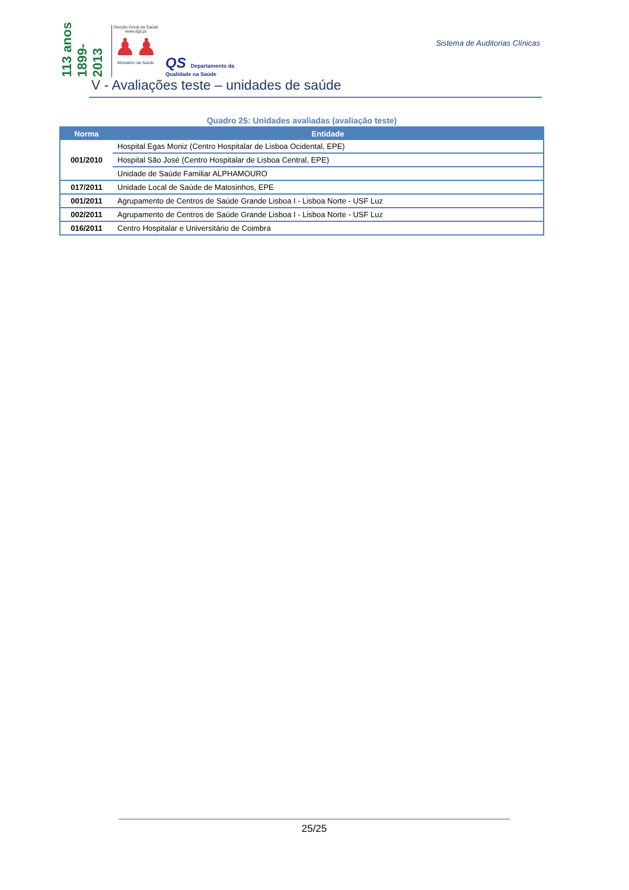113 anos 1899-2013
Direção-Geral da Saúde
www.dgs.pt
♟♟
Ministério da Saúde
QS Departamento da
Qualidade na Saúde
Sistema de Auditorias Clínicas
V - Avaliações teste – unidades de saúde
Quadro 25: Unidades avaliadas (avaliação teste)
| Norma | Entidade |
| --- | --- |
| 001/2010 | Hospital Egas Moniz (Centro Hospitalar de Lisboa Ocidental, EPE) |
| | Hospital São José (Centro Hospitalar de Lisboa Central, EPE) |
| | Unidade de Saúde Familiar ALPHAMOURO |
| 017/2011 | Unidade Local de Saúde de Matosinhos, EPE |
| 001/2011 | Agrupamento de Centros de Saúde Grande Lisboa I - Lisboa Norte - USF Luz |
| 002/2011 | Agrupamento de Centros de Saúde Grande Lisboa I - Lisboa Norte - USF Luz |
| 016/2011 | Centro Hospitalar e Universitário de Coimbra |
25/25